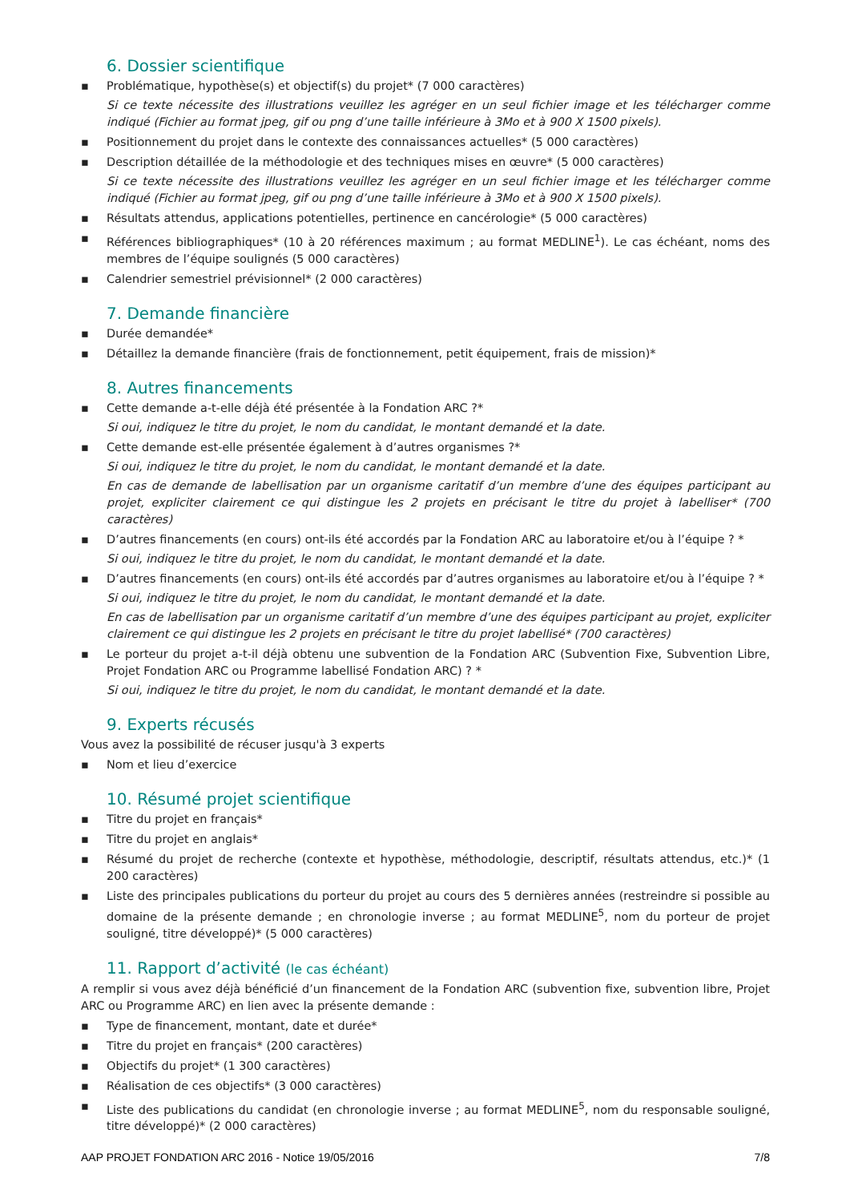6. Dossier scientifique
▪ Problématique, hypothèse(s) et objectif(s) du projet* (7 000 caractères)
Si ce texte nécessite des illustrations veuillez les agréger en un seul fichier image et les télécharger comme indiqué (Fichier au format jpeg, gif ou png d’une taille inférieure à 3Mo et à 900 X 1500 pixels).
▪ Positionnement du projet dans le contexte des connaissances actuelles* (5 000 caractères)
▪ Description détaillée de la méthodologie et des techniques mises en œuvre* (5 000 caractères)
Si ce texte nécessite des illustrations veuillez les agréger en un seul fichier image et les télécharger comme indiqué (Fichier au format jpeg, gif ou png d’une taille inférieure à 3Mo et à 900 X 1500 pixels).
▪ Résultats attendus, applications potentielles, pertinence en cancérologie* (5 000 caractères)
▪ Références bibliographiques* (10 à 20 références maximum ; au format MEDLINE<sup>1</sup>). Le cas échéant, noms des membres de l’équipe soulignés (5 000 caractères)
▪ Calendrier semestriel prévisionnel* (2 000 caractères)
7. Demande financière
▪ Durée demandée*
▪ Détaillez la demande financière (frais de fonctionnement, petit équipement, frais de mission)*
8. Autres financements
▪ Cette demande a-t-elle déjà été présentée à la Fondation ARC ?*
Si oui, indiquez le titre du projet, le nom du candidat, le montant demandé et la date.
▪ Cette demande est-elle présentée également à d’autres organismes ?*
Si oui, indiquez le titre du projet, le nom du candidat, le montant demandé et la date.
En cas de demande de labellisation par un organisme caritatif d’un membre d’une des équipes participant au projet, expliciter clairement ce qui distingue les 2 projets en précisant le titre du projet à labelliser* (700 caractères)
▪ D’autres financements (en cours) ont-ils été accordés par la Fondation ARC au laboratoire et/ou à l’équipe ? *
Si oui, indiquez le titre du projet, le nom du candidat, le montant demandé et la date.
▪ D’autres financements (en cours) ont-ils été accordés par d’autres organismes au laboratoire et/ou à l’équipe ? *
Si oui, indiquez le titre du projet, le nom du candidat, le montant demandé et la date.
En cas de labellisation par un organisme caritatif d’un membre d’une des équipes participant au projet, expliciter clairement ce qui distingue les 2 projets en précisant le titre du projet labellisé* (700 caractères)
▪ Le porteur du projet a-t-il déjà obtenu une subvention de la Fondation ARC (Subvention Fixe, Subvention Libre, Projet Fondation ARC ou Programme labellisé Fondation ARC) ? *
Si oui, indiquez le titre du projet, le nom du candidat, le montant demandé et la date.
9. Experts récusés
Vous avez la possibilité de récuser jusqu'à 3 experts
▪ Nom et lieu d’exercice
10. Résumé projet scientifique
▪ Titre du projet en français*
▪ Titre du projet en anglais*
▪ Résumé du projet de recherche (contexte et hypothèse, méthodologie, descriptif, résultats attendus, etc.)* (1 200 caractères)
▪ Liste des principales publications du porteur du projet au cours des 5 dernières années (restreindre si possible au domaine de la présente demande ; en chronologie inverse ; au format MEDLINE<sup>5</sup>, nom du porteur de projet souligné, titre développé)* (5 000 caractères)
11. Rapport d’activité (le cas échéant)
A remplir si vous avez déjà bénéficié d’un financement de la Fondation ARC (subvention fixe, subvention libre, Projet ARC ou Programme ARC) en lien avec la présente demande :
▪ Type de financement, montant, date et durée*
▪ Titre du projet en français* (200 caractères)
▪ Objectifs du projet* (1 300 caractères)
▪ Réalisation de ces objectifs* (3 000 caractères)
▪ Liste des publications du candidat (en chronologie inverse ; au format MEDLINE<sup>5</sup>, nom du responsable souligné, titre développé)* (2 000 caractères)
AAP PROJET FONDATION ARC 2016 - Notice 19/05/2016 7/8